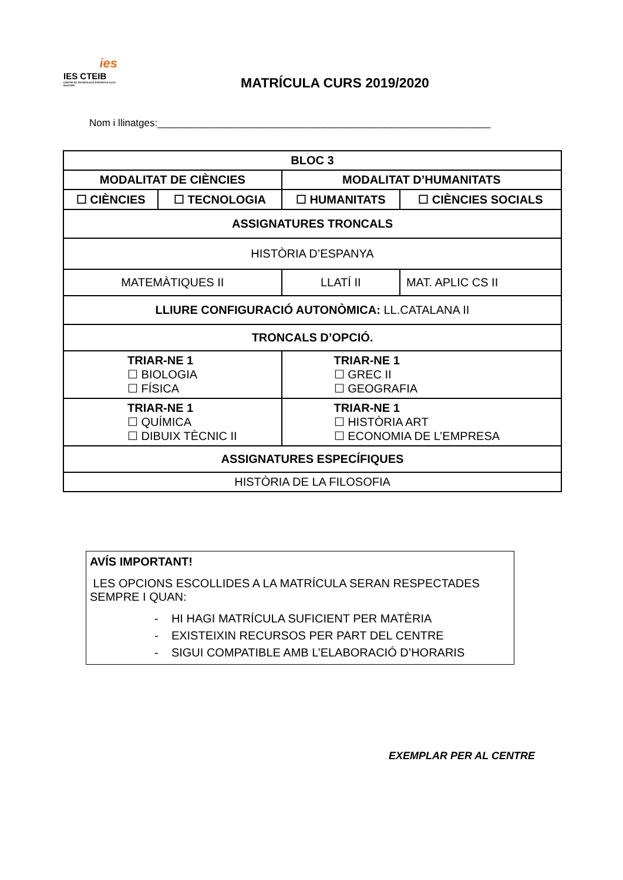ies
IES CTEIB
CENTRE DE TECNIFICACIÓ ESPORTIVA ILLES BALEARS
MATRÍCULA CURS 2019/2020
Nom i llinatges:____________________________________________________________
| BLOC 3 | | | |
| MODALITAT DE CIÈNCIES | | MODALITAT D’HUMANITATS | |
| ☐ CIÈNCIES | ☐ TECNOLOGIA | ☐ HUMANITATS | ☐ CIÈNCIES SOCIALS |
| ASSIGNATURES TRONCALS | | | |
| HISTÒRIA D’ESPANYA | | | |
| MATEMÀTIQUES II | | LLATÍ II | MAT. APLIC CS II |
| LLIURE CONFIGURACIÓ AUTONÒMICA: LL.CATALANA II | | | |
| TRONCALS D’OPCIÓ. | | | |
| TRIAR-NE 1 ☐ BIOLOGIA ☐ FÍSICA | | TRIAR-NE 1 ☐ GREC II ☐ GEOGRAFIA | |
| TRIAR-NE 1 ☐ QUÍMICA ☐ DIBUIX TÈCNIC II | | TRIAR-NE 1 ☐ HISTÒRIA ART ☐ ECONOMIA DE L’EMPRESA | |
| ASSIGNATURES ESPECÍFIQUES | | | |
| HISTÒRIA DE LA FILOSOFIA | | | |
AVÍS IMPORTANT!
LES OPCIONS ESCOLLIDES A LA MATRÍCULA SERAN RESPECTADES SEMPRE I QUAN:
- HI HAGI MATRÍCULA SUFICIENT PER MATÈRIA
- EXISTEIXIN RECURSOS PER PART DEL CENTRE
- SIGUI COMPATIBLE AMB L’ELABORACIÓ D’HORARIS
EXEMPLAR PER AL CENTRE